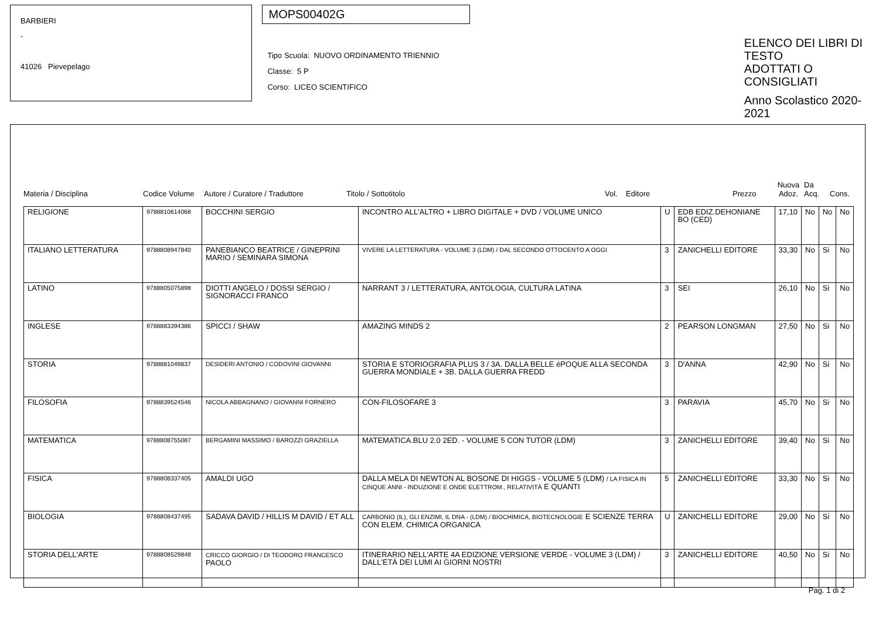BARBIERI
-
41026 Pievepelago
MOPS00402G
Tipo Scuola: NUOVO ORDINAMENTO TRIENNIO
Classe: 5 P
Corso: LICEO SCIENTIFICO
ELENCO DEI LIBRI DI TESTO
ADOTTATI O CONSIGLIATI
Anno Scolastico 2020-2021
Materia / Disciplina
Codice Volume
Autore / Curatore / Traduttore
Titolo / Sottotitolo
Vol.
Editore
Prezzo
Nuova Adoz.
Da Acq.
Cons.
| RELIGIONE | 9788810614068 | BOCCHINI SERGIO | INCONTRO ALL'ALTRO + LIBRO DIGITALE + DVD / VOLUME UNICO | U | EDB EDIZ.DEHONIANE BO (CED) | 17,10 | No | No | No |
| ITALIANO LETTERATURA | 9788808947840 | PANEBIANCO BEATRICE / GINEPRINI MARIO / SEMINARA SIMONA | VIVERE LA LETTERATURA - VOLUME 3 (LDM) / DAL SECONDO OTTOCENTO A OGGI | 3 | ZANICHELLI EDITORE | 33,30 | No | Si | No |
| LATINO | 9788805075898 | DIOTTI ANGELO / DOSSI SERGIO / SIGNORACCI FRANCO | NARRANT 3 / LETTERATURA, ANTOLOGIA, CULTURA LATINA | 3 | SEI | 26,10 | No | Si | No |
| INGLESE | 9788883394386 | SPICCI / SHAW | AMAZING MINDS 2 | 2 | PEARSON LONGMAN | 27,50 | No | Si | No |
| STORIA | 9788881049837 | DESIDERI ANTONIO / CODOVINI GIOVANNI | STORIA E STORIOGRAFIA PLUS 3 / 3A. DALLA BELLE éPOQUE ALLA SECONDA GUERRA MONDIALE + 3B. DALLA GUERRA FREDD | 3 | D'ANNA | 42,90 | No | Si | No |
| FILOSOFIA | 9788839524546 | NICOLA ABBAGNANO / GIOVANNI FORNERO | CON-FILOSOFARE 3 | 3 | PARAVIA | 45,70 | No | Si | No |
| MATEMATICA | 9788808755087 | BERGAMINI MASSIMO / BAROZZI GRAZIELLA | MATEMATICA.BLU 2.0 2ED. - VOLUME 5 CON TUTOR (LDM) | 3 | ZANICHELLI EDITORE | 39,40 | No | Si | No |
| FISICA | 9788808337405 | AMALDI UGO | DALLA MELA DI NEWTON AL BOSONE DI HIGGS - VOLUME 5 (LDM) / LA FISICA IN CINQUE ANNI - INDUZIONE E ONDE ELETTROM., RELATIVITÀ E QUANTI | 5 | ZANICHELLI EDITORE | 33,30 | No | Si | No |
| BIOLOGIA | 9788808437495 | SADAVA DAVID / HILLIS M DAVID / ET ALL | CARBONIO (IL), GLI ENZIMI, IL DNA - (LDM) / BIOCHIMICA, BIOTECNOLOGIE E SCIENZE TERRA CON ELEM. CHIMICA ORGANICA | U | ZANICHELLI EDITORE | 29,00 | No | Si | No |
| STORIA DELL'ARTE | 9788808529848 | CRICCO GIORGIO / DI TEODORO FRANCESCO PAOLO | ITINERARIO NELL'ARTE 4A EDIZIONE VERSIONE VERDE - VOLUME 3 (LDM) / DALL'ETÀ DEI LUMI AI GIORNI NOSTRI | 3 | ZANICHELLI EDITORE | 40,50 | No | Si | No |
Pag. 1 di 2